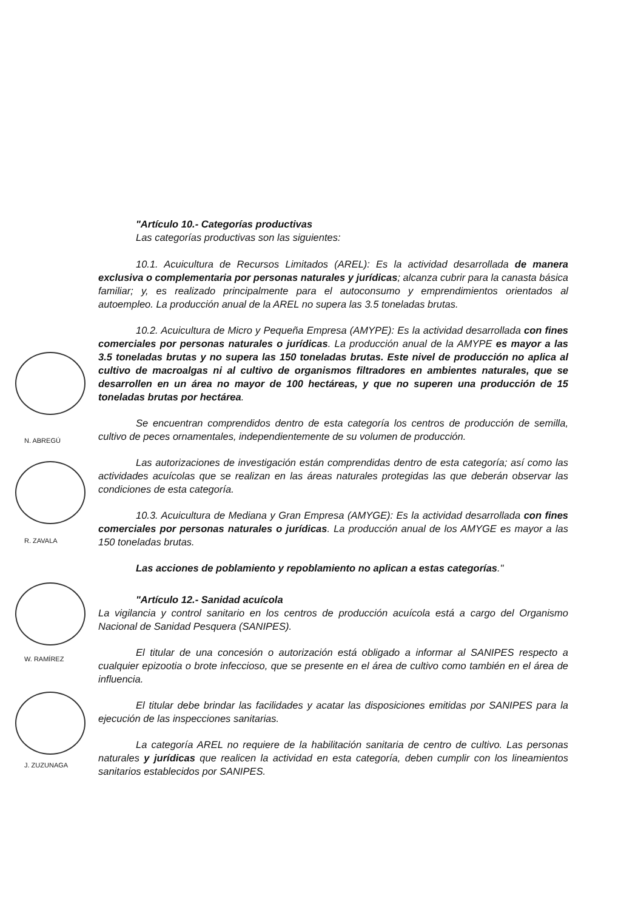N. ABREGÚ
R. ZAVALA
W. RAMÍREZ
J. ZUZUNAGA
"Artículo 10.- Categorías productivas
Las categorías productivas son las siguientes:
10.1. Acuicultura de Recursos Limitados (AREL): Es la actividad desarrollada de manera exclusiva o complementaria por personas naturales y jurídicas; alcanza cubrir para la canasta básica familiar; y, es realizado principalmente para el autoconsumo y emprendimientos orientados al autoempleo. La producción anual de la AREL no supera las 3.5 toneladas brutas.
10.2. Acuicultura de Micro y Pequeña Empresa (AMYPE): Es la actividad desarrollada con fines comerciales por personas naturales o jurídicas. La producción anual de la AMYPE es mayor a las 3.5 toneladas brutas y no supera las 150 toneladas brutas. Este nivel de producción no aplica al cultivo de macroalgas ni al cultivo de organismos filtradores en ambientes naturales, que se desarrollen en un área no mayor de 100 hectáreas, y que no superen una producción de 15 toneladas brutas por hectárea.
Se encuentran comprendidos dentro de esta categoría los centros de producción de semilla, cultivo de peces ornamentales, independientemente de su volumen de producción.
Las autorizaciones de investigación están comprendidas dentro de esta categoría; así como las actividades acuícolas que se realizan en las áreas naturales protegidas las que deberán observar las condiciones de esta categoría.
10.3. Acuicultura de Mediana y Gran Empresa (AMYGE): Es la actividad desarrollada con fines comerciales por personas naturales o jurídicas. La producción anual de los AMYGE es mayor a las 150 toneladas brutas.
Las acciones de poblamiento y repoblamiento no aplican a estas categorías."
"Artículo 12.- Sanidad acuícola
La vigilancia y control sanitario en los centros de producción acuícola está a cargo del Organismo Nacional de Sanidad Pesquera (SANIPES).
El titular de una concesión o autorización está obligado a informar al SANIPES respecto a cualquier epizootia o brote infeccioso, que se presente en el área de cultivo como también en el área de influencia.
El titular debe brindar las facilidades y acatar las disposiciones emitidas por SANIPES para la ejecución de las inspecciones sanitarias.
La categoría AREL no requiere de la habilitación sanitaria de centro de cultivo. Las personas naturales y jurídicas que realicen la actividad en esta categoría, deben cumplir con los lineamientos sanitarios establecidos por SANIPES.